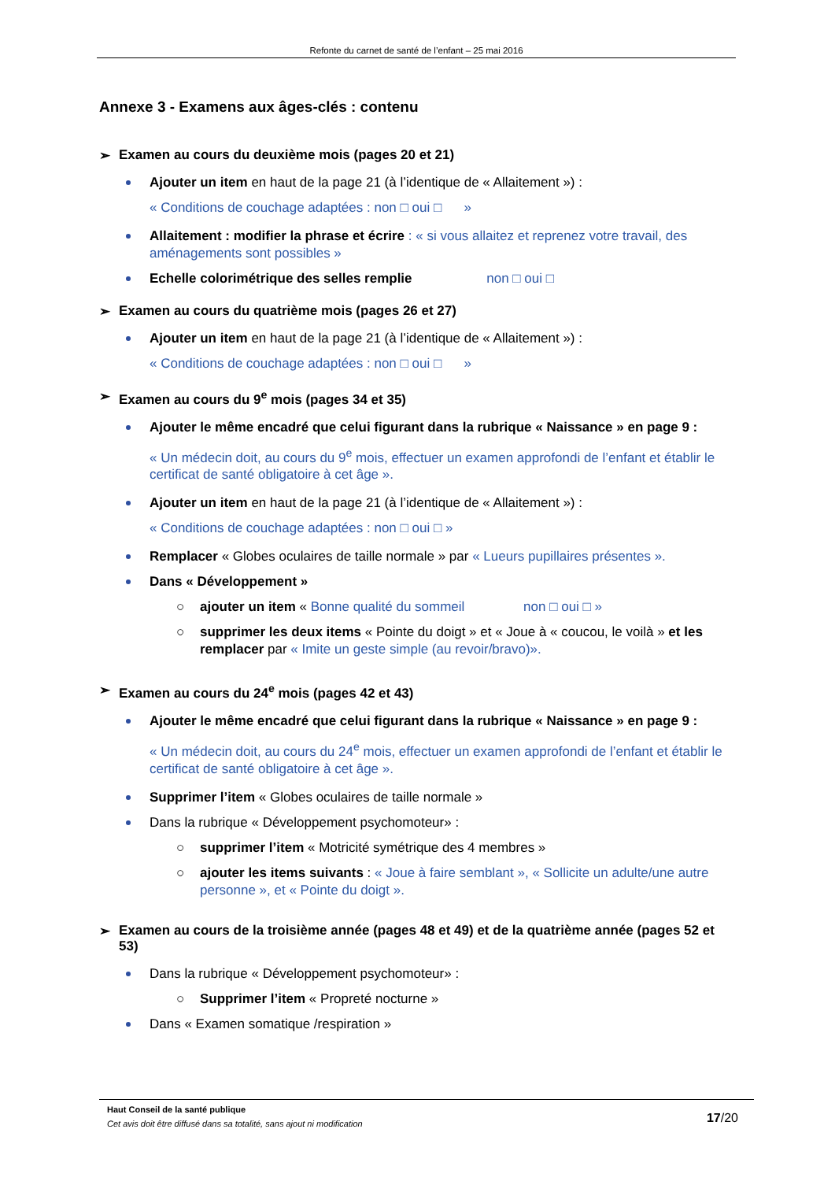Refonte du carnet de santé de l’enfant – 25 mai 2016
Annexe 3 - Examens aux âges-clés : contenu
➢ Examen au cours du deuxième mois (pages 20 et 21)
Ajouter un item en haut de la page 21 (à l’identique de « Allaitement ») :
« Conditions de couchage adaptées : non □ oui □ »
Allaitement : modifier la phrase et écrire : « si vous allaitez et reprenez votre travail, des aménagements sont possibles »
Echelle colorimétrique des selles remplie non □ oui □
➢ Examen au cours du quatrième mois (pages 26 et 27)
Ajouter un item en haut de la page 21 (à l’identique de « Allaitement ») :
« Conditions de couchage adaptées : non □ oui □ »
➢ Examen au cours du 9<sup>e</sup> mois (pages 34 et 35)
Ajouter le même encadré que celui figurant dans la rubrique « Naissance » en page 9 :
« Un médecin doit, au cours du 9<sup>e</sup> mois, effectuer un examen approfondi de l’enfant et établir le certificat de santé obligatoire à cet âge ».
Ajouter un item en haut de la page 21 (à l’identique de « Allaitement ») :
« Conditions de couchage adaptées : non □ oui □ »
Remplacer « Globes oculaires de taille normale » par « Lueurs pupillaires présentes ».
Dans « Développement »
○ ajouter un item « Bonne qualité du sommeil non □ oui □ »
○ supprimer les deux items « Pointe du doigt » et « Joue à « coucou, le voilà » et les remplacer par « Imite un geste simple (au revoir/bravo)».
➢ Examen au cours du 24<sup>e</sup> mois (pages 42 et 43)
Ajouter le même encadré que celui figurant dans la rubrique « Naissance » en page 9 :
« Un médecin doit, au cours du 24<sup>e</sup> mois, effectuer un examen approfondi de l’enfant et établir le certificat de santé obligatoire à cet âge ».
Supprimer l’item « Globes oculaires de taille normale »
Dans la rubrique « Développement psychomoteur» :
○ supprimer l’item « Motricité symétrique des 4 membres »
○ ajouter les items suivants : « Joue à faire semblant », « Sollicite un adulte/une autre personne », et « Pointe du doigt ».
➢ Examen au cours de la troisième année (pages 48 et 49) et de la quatrième année (pages 52 et 53)
Dans la rubrique « Développement psychomoteur» :
○ Supprimer l’item « Propreté nocturne »
Dans « Examen somatique /respiration »
Haut Conseil de la santé publique
Cet avis doit être diffusé dans sa totalité, sans ajout ni modification
17/20